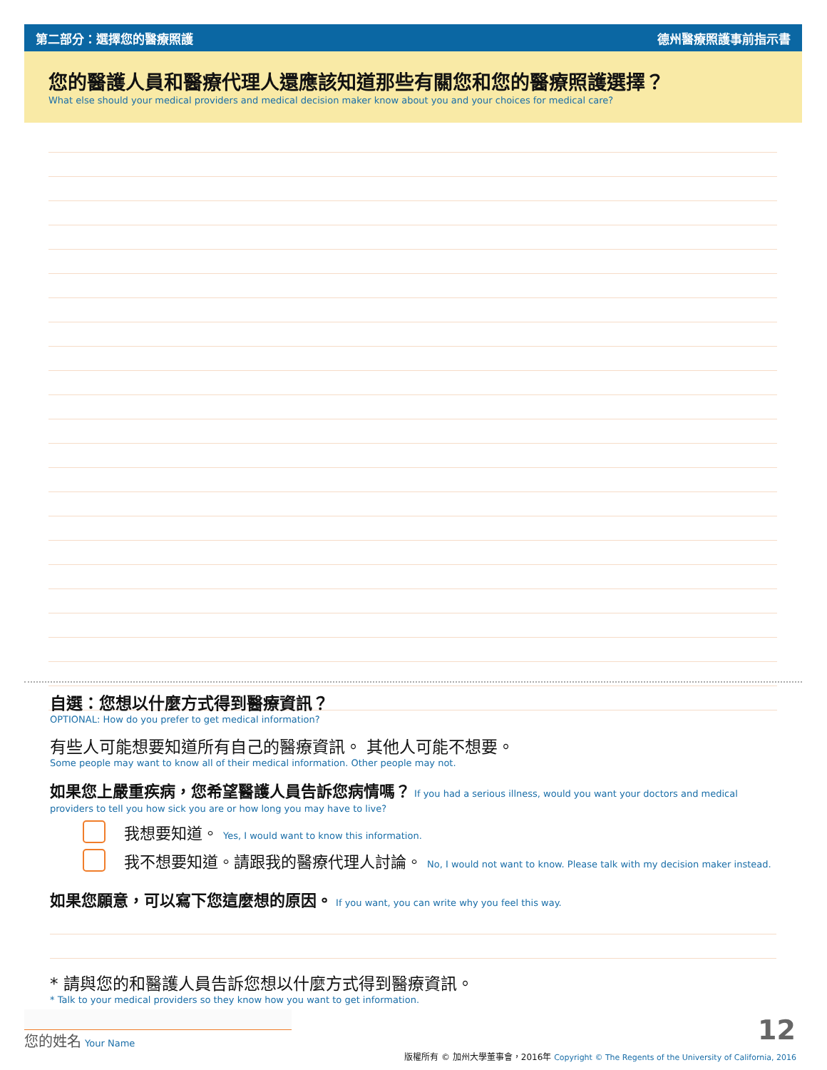第二部分：選擇您的醫療照護 德州醫療照護事前指示書
您的醫護人員和醫療代理人還應該知道那些有關您和您的醫療照護選擇？
What else should your medical providers and medical decision maker know about you and your choices for medical care?
自選：您想以什麼方式得到醫療資訊？
OPTIONAL: How do you prefer to get medical information?
有些人可能想要知道所有自己的醫療資訊。 其他人可能不想要。
Some people may want to know all of their medical information. Other people may not.
如果您上嚴重疾病，您希望醫護人員告訴您病情嗎？ If you had a serious illness, would you want your doctors and medical providers to tell you how sick you are or how long you may have to live?
我想要知道。 Yes, I would want to know this information.
我不想要知道。請跟我的醫療代理人討論。 No, I would not want to know. Please talk with my decision maker instead.
如果您願意，可以寫下您這麼想的原因。 If you want, you can write why you feel this way.
* 請與您的和醫護人員告訴您想以什麼方式得到醫療資訊。
* Talk to your medical providers so they know how you want to get information.
您的姓名 Your Name 12
版權所有 © 加州大學董事會，2016年 Copyright © The Regents of the University of California, 2016